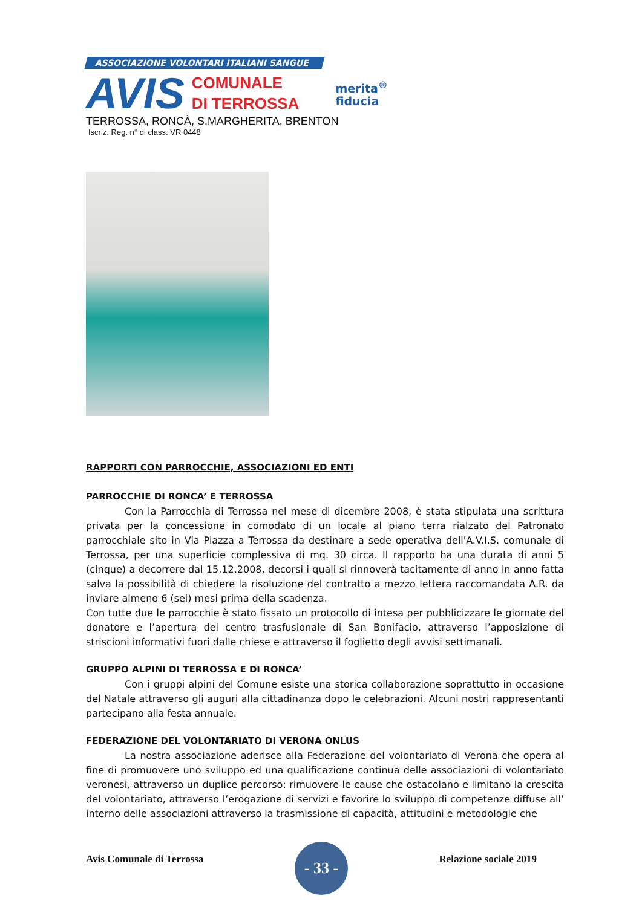ASSOCIAZIONE VOLONTARI ITALIANI SANGUE
AVIS
COMUNALE
DI TERROSSA
merita<sup>®</sup>
fiducia
TERROSSA, RONCÀ, S.MARGHERITA, BRENTON
Iscriz. Reg. n° di class. VR 0448
RAPPORTI CON PARROCCHIE, ASSOCIAZIONI ED ENTI
PARROCCHIE DI RONCA’ E TERROSSA
Con la Parrocchia di Terrossa nel mese di dicembre 2008, è stata stipulata una scrittura privata per la concessione in comodato di un locale al piano terra rialzato del Patronato parrocchiale sito in Via Piazza a Terrossa da destinare a sede operativa dell'A.V.I.S. comunale di Terrossa, per una superficie complessiva di mq. 30 circa. Il rapporto ha una durata di anni 5 (cinque) a decorrere dal 15.12.2008, decorsi i quali si rinnoverà tacitamente di anno in anno fatta salva la possibilità di chiedere la risoluzione del contratto a mezzo lettera raccomandata A.R. da inviare almeno 6 (sei) mesi prima della scadenza.
Con tutte due le parrocchie è stato fissato un protocollo di intesa per pubblicizzare le giornate del donatore e l’apertura del centro trasfusionale di San Bonifacio, attraverso l’apposizione di striscioni informativi fuori dalle chiese e attraverso il foglietto degli avvisi settimanali.
GRUPPO ALPINI DI TERROSSA E DI RONCA’
Con i gruppi alpini del Comune esiste una storica collaborazione soprattutto in occasione del Natale attraverso gli auguri alla cittadinanza dopo le celebrazioni. Alcuni nostri rappresentanti partecipano alla festa annuale.
FEDERAZIONE DEL VOLONTARIATO DI VERONA ONLUS
La nostra associazione aderisce alla Federazione del volontariato di Verona che opera al fine di promuovere uno sviluppo ed una qualificazione continua delle associazioni di volontariato veronesi, attraverso un duplice percorso: rimuovere le cause che ostacolano e limitano la crescita del volontariato, attraverso l’erogazione di servizi e favorire lo sviluppo di competenze diffuse all’ interno delle associazioni attraverso la trasmissione di capacità, attitudini e metodologie che
Avis Comunale di Terrossa
- 33 -
Relazione sociale 2019